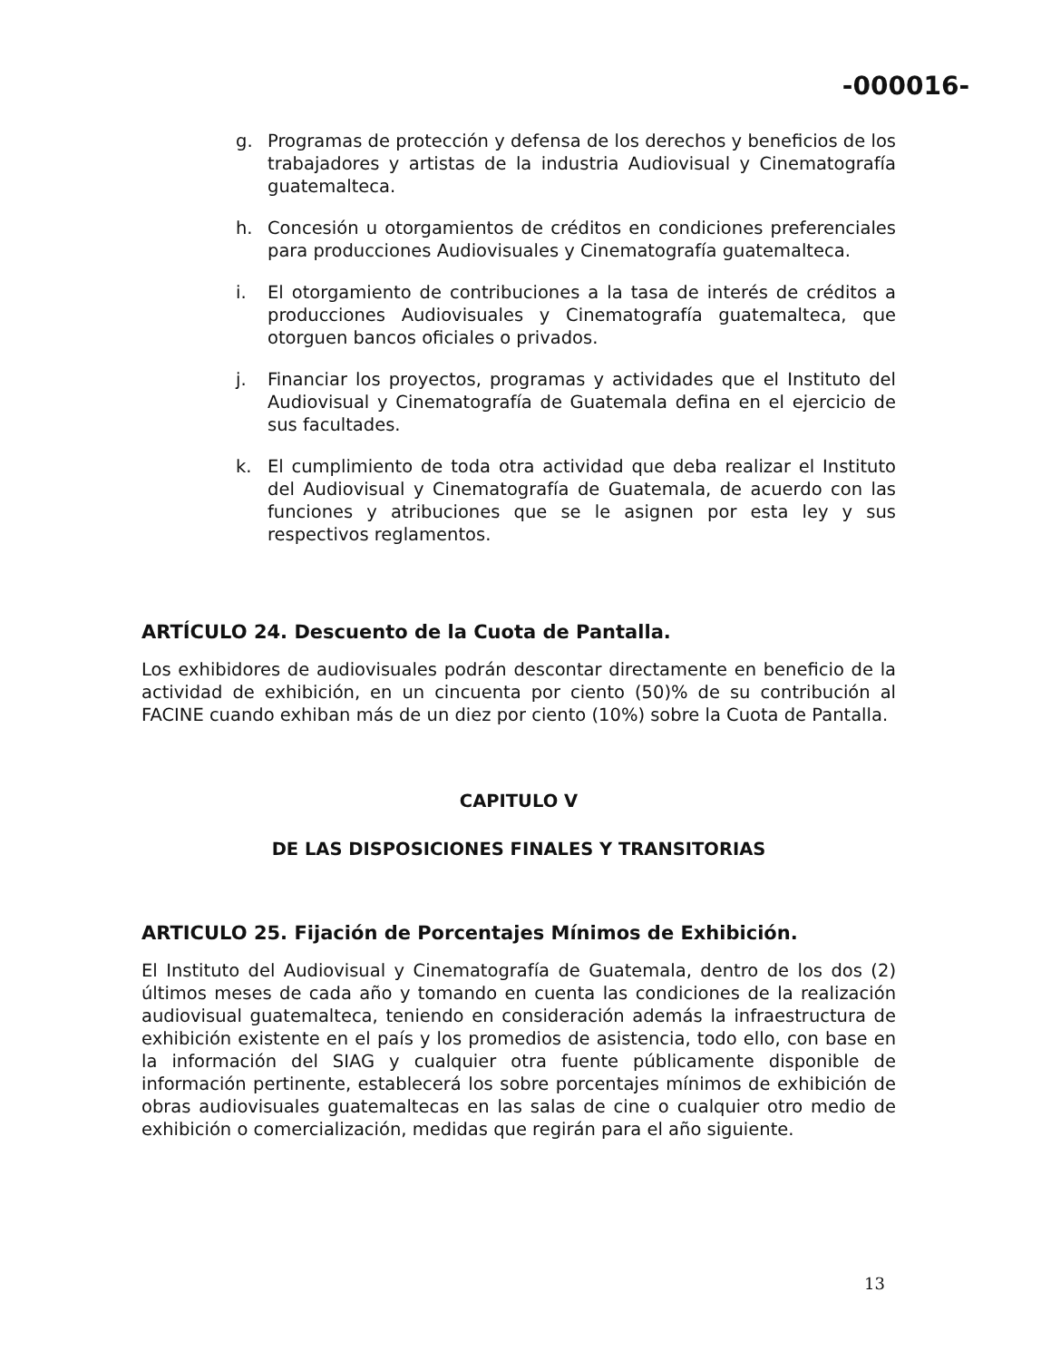-000016-
g. Programas de protección y defensa de los derechos y beneficios de los trabajadores y artistas de la industria Audiovisual y Cinematografía guatemalteca.
h. Concesión u otorgamientos de créditos en condiciones preferenciales para producciones Audiovisuales y Cinematografía guatemalteca.
i. El otorgamiento de contribuciones a la tasa de interés de créditos a producciones Audiovisuales y Cinematografía guatemalteca, que otorguen bancos oficiales o privados.
j. Financiar los proyectos, programas y actividades que el Instituto del Audiovisual y Cinematografía de Guatemala defina en el ejercicio de sus facultades.
k. El cumplimiento de toda otra actividad que deba realizar el Instituto del Audiovisual y Cinematografía de Guatemala, de acuerdo con las funciones y atribuciones que se le asignen por esta ley y sus respectivos reglamentos.
ARTÍCULO 24. Descuento de la Cuota de Pantalla.
Los exhibidores de audiovisuales podrán descontar directamente en beneficio de la actividad de exhibición, en un cincuenta por ciento (50)% de su contribución al FACINE cuando exhiban más de un diez por ciento (10%) sobre la Cuota de Pantalla.
CAPITULO V
DE LAS DISPOSICIONES FINALES Y TRANSITORIAS
ARTICULO 25. Fijación de Porcentajes Mínimos de Exhibición.
El Instituto del Audiovisual y Cinematografía de Guatemala, dentro de los dos (2) últimos meses de cada año y tomando en cuenta las condiciones de la realización audiovisual guatemalteca, teniendo en consideración además la infraestructura de exhibición existente en el país y los promedios de asistencia, todo ello, con base en la información del SIAG y cualquier otra fuente públicamente disponible de información pertinente, establecerá los sobre porcentajes mínimos de exhibición de obras audiovisuales guatemaltecas en las salas de cine o cualquier otro medio de exhibición o comercialización, medidas que regirán para el año siguiente.
13